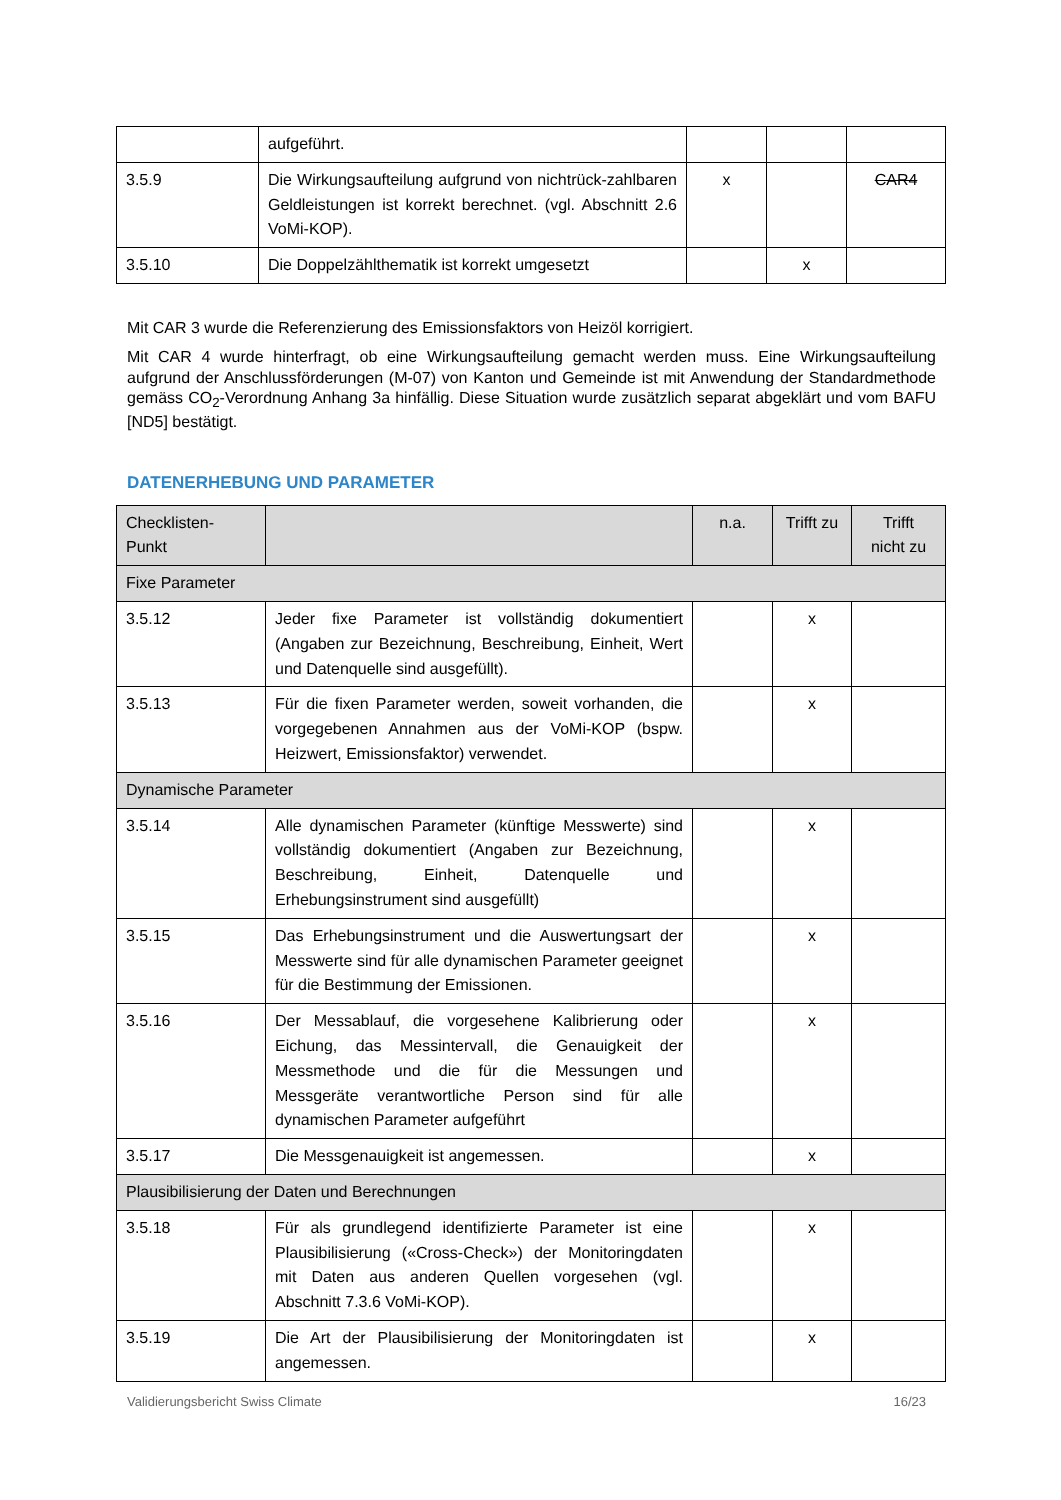| | aufgeführt. | | | |
| 3.5.9 | Die Wirkungsaufteilung aufgrund von nichtrück-zahlbaren Geldleistungen ist korrekt berechnet. (vgl. Abschnitt 2.6 VoMi-KOP). | x | | CAR4 |
| 3.5.10 | Die Doppelzählthematik ist korrekt umgesetzt | | x | |
Mit CAR 3 wurde die Referenzierung des Emissionsfaktors von Heizöl korrigiert.
Mit CAR 4 wurde hinterfragt, ob eine Wirkungsaufteilung gemacht werden muss. Eine Wirkungsaufteilung aufgrund der Anschlussförderungen (M-07) von Kanton und Gemeinde ist mit Anwendung der Standardmethode gemäss CO<sub>2</sub>-Verordnung Anhang 3a hinfällig. Diese Situation wurde zusätzlich separat abgeklärt und vom BAFU [ND5] bestätigt.
DATENERHEBUNG UND PARAMETER
| Checklisten- Punkt | | n.a. | Trifft zu | Trifft nicht zu |
| --- | --- | --- | --- | --- |
| Fixe Parameter | | | | |
| 3.5.12 | Jeder fixe Parameter ist vollständig dokumentiert (Angaben zur Bezeichnung, Beschreibung, Einheit, Wert und Datenquelle sind ausgefüllt). | | x | |
| 3.5.13 | Für die fixen Parameter werden, soweit vorhanden, die vorgegebenen Annahmen aus der VoMi-KOP (bspw. Heizwert, Emissionsfaktor) verwendet. | | x | |
| Dynamische Parameter | | | | |
| 3.5.14 | Alle dynamischen Parameter (künftige Messwerte) sind vollständig dokumentiert (Angaben zur Bezeichnung, Beschreibung, Einheit, Datenquelle und Erhebungsinstrument sind ausgefüllt) | | x | |
| 3.5.15 | Das Erhebungsinstrument und die Auswertungsart der Messwerte sind für alle dynamischen Parameter geeignet für die Bestimmung der Emissionen. | | x | |
| 3.5.16 | Der Messablauf, die vorgesehene Kalibrierung oder Eichung, das Messintervall, die Genauigkeit der Messmethode und die für die Messungen und Messgeräte verantwortliche Person sind für alle dynamischen Parameter aufgeführt | | x | |
| 3.5.17 | Die Messgenauigkeit ist angemessen. | | x | |
| Plausibilisierung der Daten und Berechnungen | | | | |
| 3.5.18 | Für als grundlegend identifizierte Parameter ist eine Plausibilisierung («Cross-Check») der Monitoringdaten mit Daten aus anderen Quellen vorgesehen (vgl. Abschnitt 7.3.6 VoMi-KOP). | | x | |
| 3.5.19 | Die Art der Plausibilisierung der Monitoringdaten ist angemessen. | | x | |
Validierungsbericht Swiss Climate 16/23